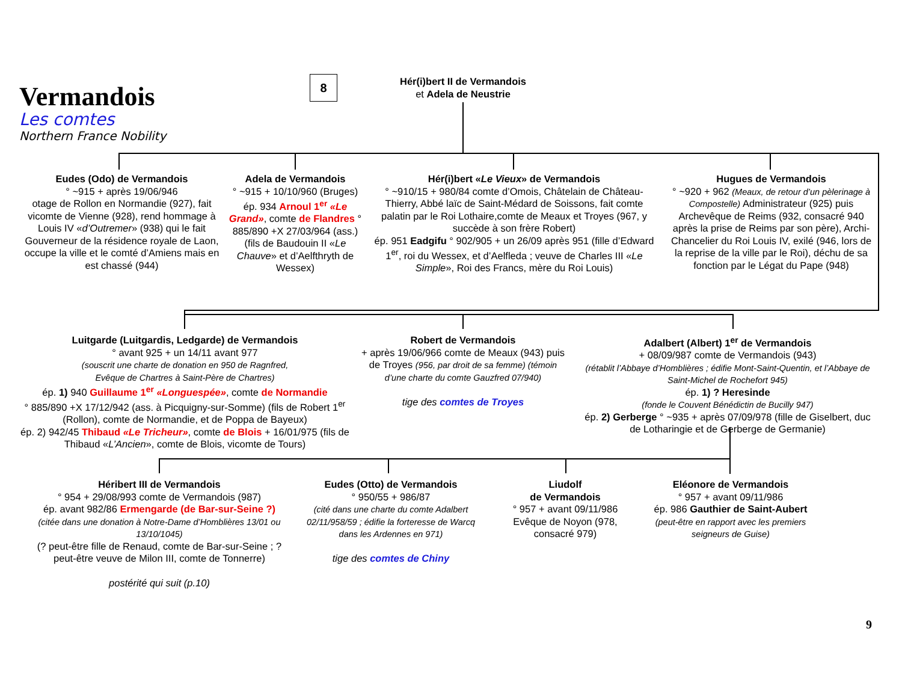Vermandois
Les comtes
Northern France Nobility
8
Hér(i)bert II de Vermandois
et Adela de Neustrie
Eudes (Odo) de Vermandois
° ~915 + après 19/06/946
otage de Rollon en Normandie (927), fait vicomte de Vienne (928), rend hommage à Louis IV «d’Outremer» (938) qui le fait Gouverneur de la résidence royale de Laon, occupe la ville et le comté d’Amiens mais en est chassé (944)
Adela de Vermandois
° ~915 + 10/10/960 (Bruges)
ép. 934 Arnoul 1<sup>er</sup> «Le Grand», comte de Flandres ° 885/890 +X 27/03/964 (ass.) (fils de Baudouin II «Le Chauve» et d’Aelfthryth de Wessex)
Hér(i)bert «Le Vieux» de Vermandois
° ~910/15 + 980/84 comte d’Omois, Châtelain de Château-Thierry, Abbé laïc de Saint-Médard de Soissons, fait comte palatin par le Roi Lothaire,comte de Meaux et Troyes (967, y succède à son frère Robert)
ép. 951 Eadgifu ° 902/905 + un 26/09 après 951 (fille d’Edward 1<sup>er</sup>, roi du Wessex, et d’Aelfleda ; veuve de Charles III «Le Simple», Roi des Francs, mère du Roi Louis)
Hugues de Vermandois
° ~920 + 962 (Meaux, de retour d’un pèlerinage à Compostelle) Administrateur (925) puis Archevêque de Reims (932, consacré 940 après la prise de Reims par son père), Archi-Chancelier du Roi Louis IV, exilé (946, lors de la reprise de la ville par le Roi), déchu de sa fonction par le Légat du Pape (948)
Luitgarde (Luitgardis, Ledgarde) de Vermandois
° avant 925 + un 14/11 avant 977
(souscrit une charte de donation en 950 de Ragnfred,
Evêque de Chartres à Saint-Père de Chartres)
ép. 1) 940 Guillaume 1<sup>er</sup> «Longuespée», comte de Normandie
° 885/890 +X 17/12/942 (ass. à Picquigny-sur-Somme) (fils de Robert 1<sup>er</sup> (Rollon), comte de Normandie, et de Poppa de Bayeux)
ép. 2) 942/45 Thibaud «Le Tricheur», comte de Blois + 16/01/975 (fils de Thibaud «L’Ancien», comte de Blois, vicomte de Tours)
Robert de Vermandois
+ après 19/06/966 comte de Meaux (943) puis de Troyes (956, par droit de sa femme) (témoin d’une charte du comte Gauzfred 07/940)
tige des comtes de Troyes
Adalbert (Albert) 1<sup>er</sup> de Vermandois
+ 08/09/987 comte de Vermandois (943)
(rétablit l’Abbaye d’Homblières ; édifie Mont-Saint-Quentin, et l’Abbaye de Saint-Michel de Rochefort 945)
ép. 1) ? Heresinde
(fonde le Couvent Bénédictin de Bucilly 947)
ép. 2) Gerberge ° ~935 + après 07/09/978 (fille de Giselbert, duc de Lotharingie et de Gerberge de Germanie)
Héribert III de Vermandois
° 954 + 29/08/993 comte de Vermandois (987)
ép. avant 982/86 Ermengarde (de Bar-sur-Seine ?)
(citée dans une donation à Notre-Dame d’Homblières 13/01 ou 13/10/1045)
(? peut-être fille de Renaud, comte de Bar-sur-Seine ; ? peut-être veuve de Milon III, comte de Tonnerre)
postérité qui suit (p.10)
Eudes (Otto) de Vermandois
° 950/55 + 986/87
(cité dans une charte du comte Adalbert 02/11/958/59 ; édifie la forteresse de Warcq dans les Ardennes en 971)
tige des comtes de Chiny
Liudolf
de Vermandois
° 957 + avant 09/11/986 Evêque de Noyon (978, consacré 979)
Eléonore de Vermandois
° 957 + avant 09/11/986
ép. 986 Gauthier de Saint-Aubert
(peut-être en rapport avec les premiers seigneurs de Guise)
9